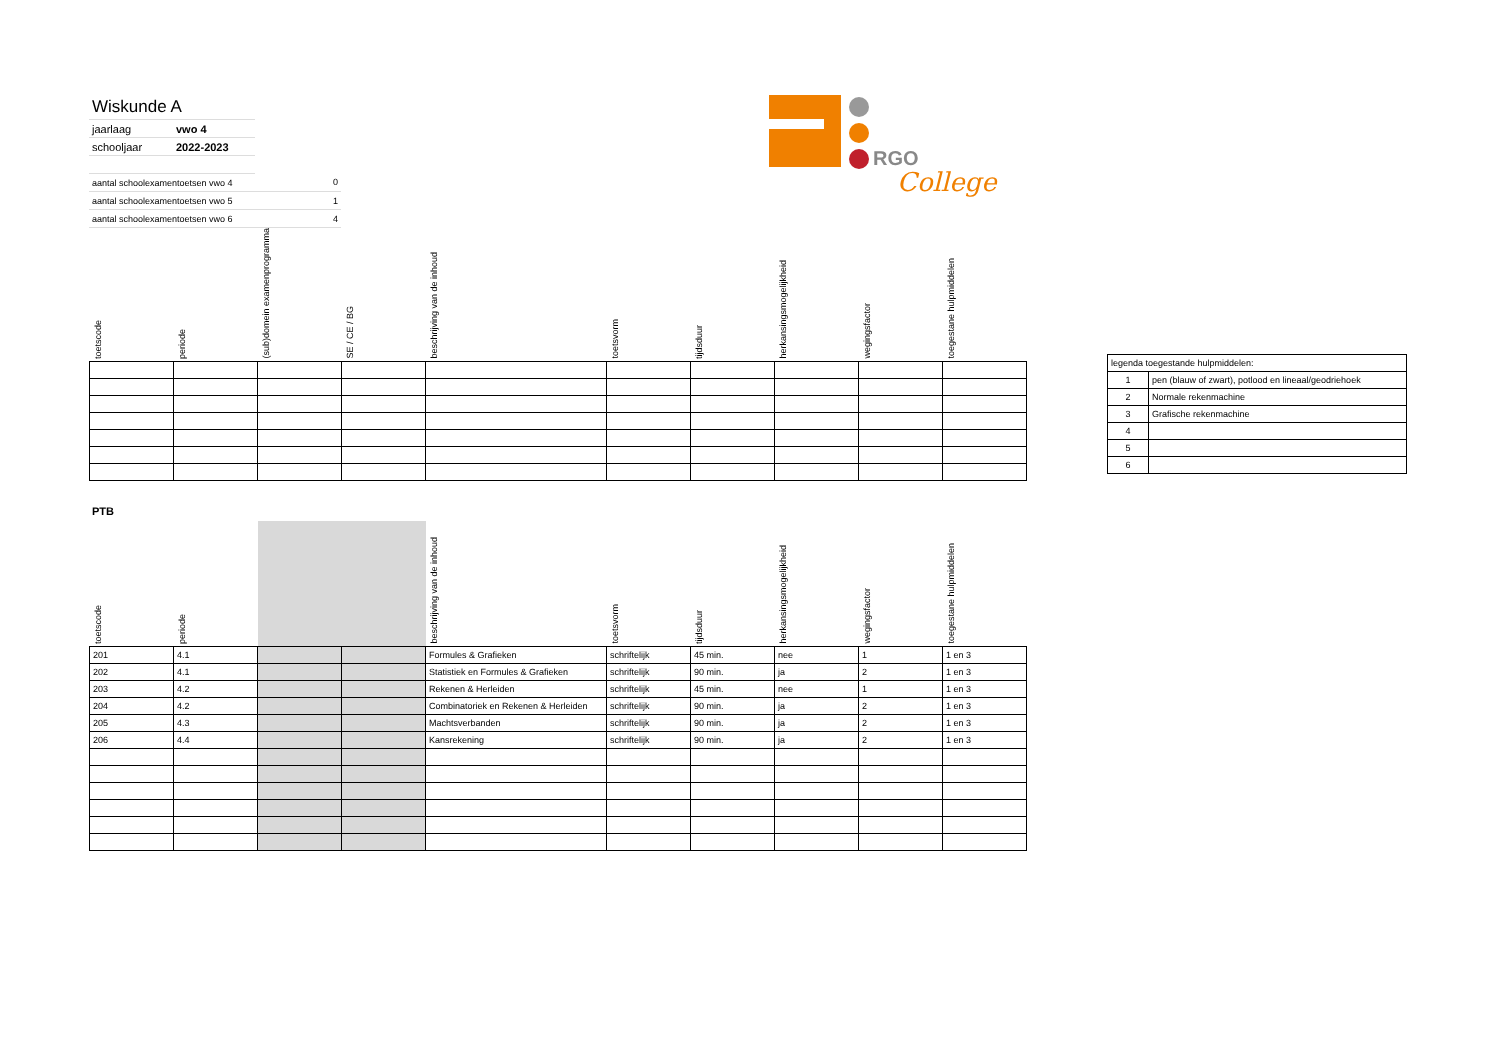| Wiskunde A | | |
| jaarlaag | vwo 4 | |
| schooljaar | 2022-2023 | |
| aantal schoolexamentoetsen vwo 4 | | 0 |
| aantal schoolexamentoetsen vwo 5 | | 1 |
| aantal schoolexamentoetsen vwo 6 | | 4 |
RGO
College
| toetscode | periode | (sub)domein examenprogramma | SE / CE / BG | beschrijving van de inhoud | toetsvorm | tijdsduur | herkansingsmogelijkheid | wegingsfactor | toegestane hulpmiddelen |
| --- | --- | --- | --- | --- | --- | --- | --- | --- | --- |
| legenda toegestande hulpmiddelen: | |
| 1 | pen (blauw of zwart), potlood en lineaal/geodriehoek |
| 2 | Normale rekenmachine |
| 3 | Grafische rekenmachine |
| 4 | |
| 5 | |
| 6 | |
PTB
| toetscode | periode | | | beschrijving van de inhoud | toetsvorm | tijdsduur | herkansingsmogelijkheid | wegingsfactor | toegestane hulpmiddelen |
| --- | --- | --- | --- | --- | --- | --- | --- | --- | --- |
| 201 | 4.1 | | | Formules & Grafieken | schriftelijk | 45 min. | nee | 1 | 1 en 3 |
| 202 | 4.1 | | | Statistiek en Formules & Grafieken | schriftelijk | 90 min. | ja | 2 | 1 en 3 |
| 203 | 4.2 | | | Rekenen & Herleiden | schriftelijk | 45 min. | nee | 1 | 1 en 3 |
| 204 | 4.2 | | | Combinatoriek en Rekenen & Herleiden | schriftelijk | 90 min. | ja | 2 | 1 en 3 |
| 205 | 4.3 | | | Machtsverbanden | schriftelijk | 90 min. | ja | 2 | 1 en 3 |
| 206 | 4.4 | | | Kansrekening | schriftelijk | 90 min. | ja | 2 | 1 en 3 |